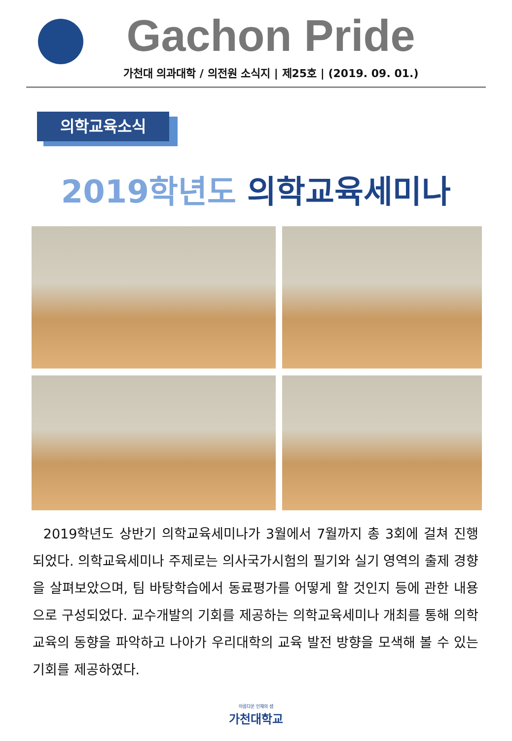Gachon Pride
가천대 의과대학 / 의전원 소식지 | 제25호 | (2019. 09. 01.)
의학교육소식
2019학년도 의학교육세미나
2019학년도 상반기 의학교육세미나가 3월에서 7월까지 총 3회에 걸쳐 진행되었다. 의학교육세미나 주제로는 의사국가시험의 필기와 실기 영역의 출제 경향을 살펴보았으며, 팀 바탕학습에서 동료평가를 어떻게 할 것인지 등에 관한 내용으로 구성되었다. 교수개발의 기회를 제공하는 의학교육세미나 개최를 통해 의학교육의 동향을 파악하고 나아가 우리대학의 교육 발전 방향을 모색해 볼 수 있는 기회를 제공하였다.
아름다운 인재의 샘
가천대학교